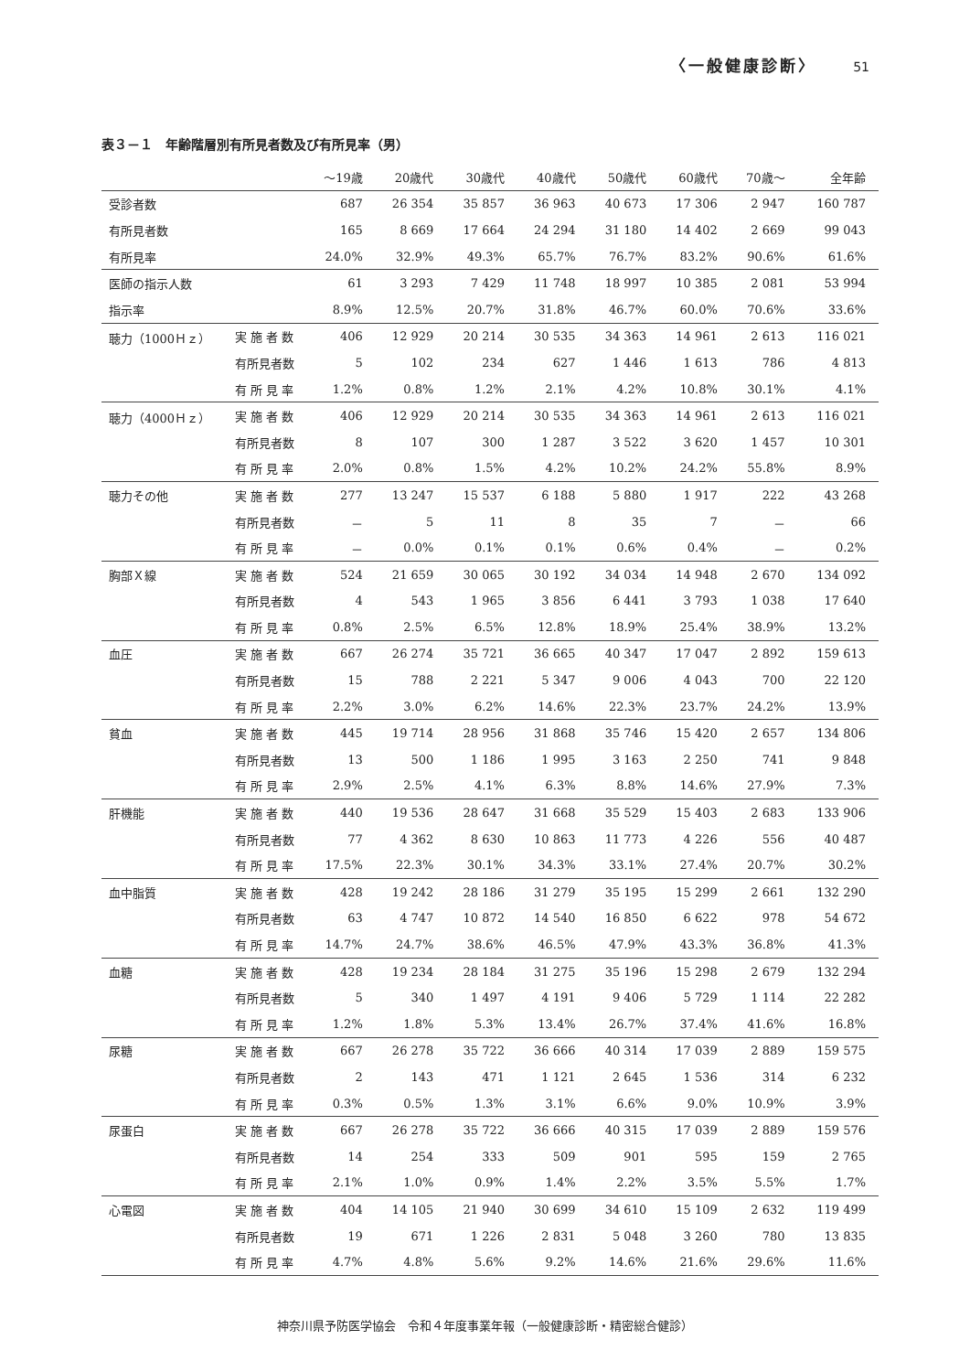〈一般健康診断〉 51
表３－１　年齢階層別有所見者数及び有所見率（男）
| | | ～19歳 | 20歳代 | 30歳代 | 40歳代 | 50歳代 | 60歳代 | 70歳～ | 全年齢 |
| --- | --- | --- | --- | --- | --- | --- | --- | --- | --- |
| 受診者数 | | 687 | 26 354 | 35 857 | 36 963 | 40 673 | 17 306 | 2 947 | 160 787 |
| 有所見者数 | | 165 | 8 669 | 17 664 | 24 294 | 31 180 | 14 402 | 2 669 | 99 043 |
| 有所見率 | | 24.0% | 32.9% | 49.3% | 65.7% | 76.7% | 83.2% | 90.6% | 61.6% |
| 医師の指示人数 | | 61 | 3 293 | 7 429 | 11 748 | 18 997 | 10 385 | 2 081 | 53 994 |
| 指示率 | | 8.9% | 12.5% | 20.7% | 31.8% | 46.7% | 60.0% | 70.6% | 33.6% |
| 聴力（1000Ｈｚ） | 実 施 者 数 | 406 | 12 929 | 20 214 | 30 535 | 34 363 | 14 961 | 2 613 | 116 021 |
| | 有所見者数 | 5 | 102 | 234 | 627 | 1 446 | 1 613 | 786 | 4 813 |
| | 有 所 見 率 | 1.2% | 0.8% | 1.2% | 2.1% | 4.2% | 10.8% | 30.1% | 4.1% |
| 聴力（4000Ｈｚ） | 実 施 者 数 | 406 | 12 929 | 20 214 | 30 535 | 34 363 | 14 961 | 2 613 | 116 021 |
| | 有所見者数 | 8 | 107 | 300 | 1 287 | 3 522 | 3 620 | 1 457 | 10 301 |
| | 有 所 見 率 | 2.0% | 0.8% | 1.5% | 4.2% | 10.2% | 24.2% | 55.8% | 8.9% |
| 聴力その他 | 実 施 者 数 | 277 | 13 247 | 15 537 | 6 188 | 5 880 | 1 917 | 222 | 43 268 |
| | 有所見者数 | － | 5 | 11 | 8 | 35 | 7 | － | 66 |
| | 有 所 見 率 | － | 0.0% | 0.1% | 0.1% | 0.6% | 0.4% | － | 0.2% |
| 胸部Ｘ線 | 実 施 者 数 | 524 | 21 659 | 30 065 | 30 192 | 34 034 | 14 948 | 2 670 | 134 092 |
| | 有所見者数 | 4 | 543 | 1 965 | 3 856 | 6 441 | 3 793 | 1 038 | 17 640 |
| | 有 所 見 率 | 0.8% | 2.5% | 6.5% | 12.8% | 18.9% | 25.4% | 38.9% | 13.2% |
| 血圧 | 実 施 者 数 | 667 | 26 274 | 35 721 | 36 665 | 40 347 | 17 047 | 2 892 | 159 613 |
| | 有所見者数 | 15 | 788 | 2 221 | 5 347 | 9 006 | 4 043 | 700 | 22 120 |
| | 有 所 見 率 | 2.2% | 3.0% | 6.2% | 14.6% | 22.3% | 23.7% | 24.2% | 13.9% |
| 貧血 | 実 施 者 数 | 445 | 19 714 | 28 956 | 31 868 | 35 746 | 15 420 | 2 657 | 134 806 |
| | 有所見者数 | 13 | 500 | 1 186 | 1 995 | 3 163 | 2 250 | 741 | 9 848 |
| | 有 所 見 率 | 2.9% | 2.5% | 4.1% | 6.3% | 8.8% | 14.6% | 27.9% | 7.3% |
| 肝機能 | 実 施 者 数 | 440 | 19 536 | 28 647 | 31 668 | 35 529 | 15 403 | 2 683 | 133 906 |
| | 有所見者数 | 77 | 4 362 | 8 630 | 10 863 | 11 773 | 4 226 | 556 | 40 487 |
| | 有 所 見 率 | 17.5% | 22.3% | 30.1% | 34.3% | 33.1% | 27.4% | 20.7% | 30.2% |
| 血中脂質 | 実 施 者 数 | 428 | 19 242 | 28 186 | 31 279 | 35 195 | 15 299 | 2 661 | 132 290 |
| | 有所見者数 | 63 | 4 747 | 10 872 | 14 540 | 16 850 | 6 622 | 978 | 54 672 |
| | 有 所 見 率 | 14.7% | 24.7% | 38.6% | 46.5% | 47.9% | 43.3% | 36.8% | 41.3% |
| 血糖 | 実 施 者 数 | 428 | 19 234 | 28 184 | 31 275 | 35 196 | 15 298 | 2 679 | 132 294 |
| | 有所見者数 | 5 | 340 | 1 497 | 4 191 | 9 406 | 5 729 | 1 114 | 22 282 |
| | 有 所 見 率 | 1.2% | 1.8% | 5.3% | 13.4% | 26.7% | 37.4% | 41.6% | 16.8% |
| 尿糖 | 実 施 者 数 | 667 | 26 278 | 35 722 | 36 666 | 40 314 | 17 039 | 2 889 | 159 575 |
| | 有所見者数 | 2 | 143 | 471 | 1 121 | 2 645 | 1 536 | 314 | 6 232 |
| | 有 所 見 率 | 0.3% | 0.5% | 1.3% | 3.1% | 6.6% | 9.0% | 10.9% | 3.9% |
| 尿蛋白 | 実 施 者 数 | 667 | 26 278 | 35 722 | 36 666 | 40 315 | 17 039 | 2 889 | 159 576 |
| | 有所見者数 | 14 | 254 | 333 | 509 | 901 | 595 | 159 | 2 765 |
| | 有 所 見 率 | 2.1% | 1.0% | 0.9% | 1.4% | 2.2% | 3.5% | 5.5% | 1.7% |
| 心電図 | 実 施 者 数 | 404 | 14 105 | 21 940 | 30 699 | 34 610 | 15 109 | 2 632 | 119 499 |
| | 有所見者数 | 19 | 671 | 1 226 | 2 831 | 5 048 | 3 260 | 780 | 13 835 |
| | 有 所 見 率 | 4.7% | 4.8% | 5.6% | 9.2% | 14.6% | 21.6% | 29.6% | 11.6% |
神奈川県予防医学協会　令和４年度事業年報（一般健康診断・精密総合健診）